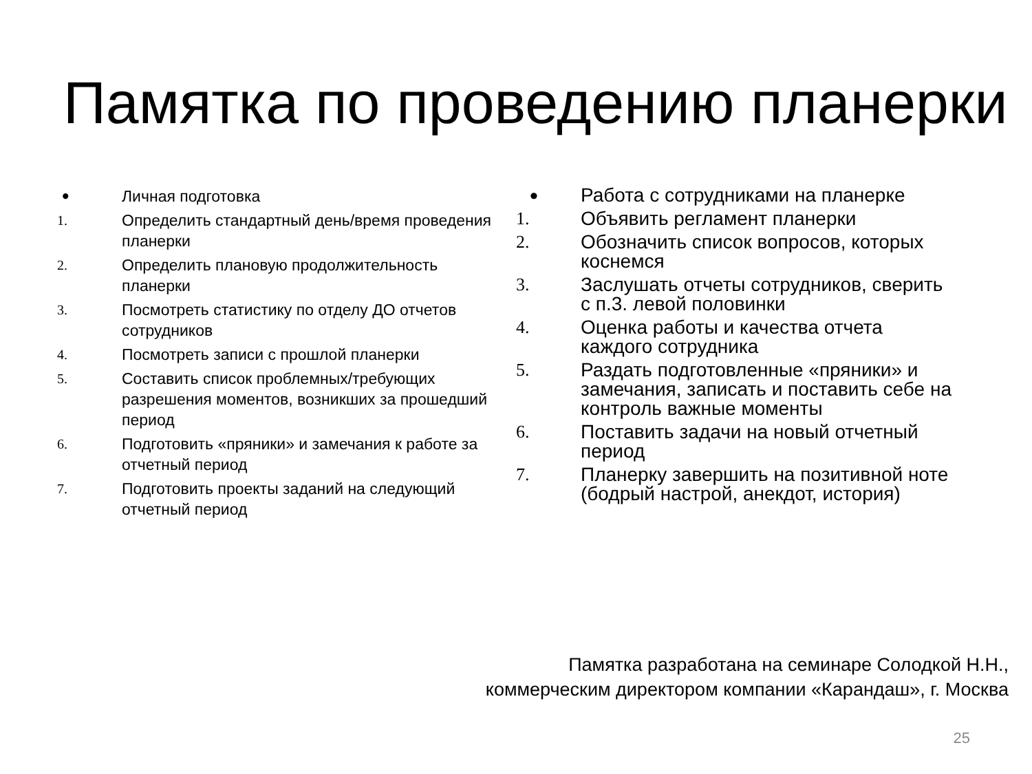Памятка по проведению планерки
•
Личная подготовка
1.
Определить стандартный день/время проведения планерки
2.
Определить плановую продолжительность планерки
3.
Посмотреть статистику по отделу ДО отчетов сотрудников
4.
Посмотреть записи с прошлой планерки
5.
Составить список проблемных/требующих разрешения моментов, возникших за прошедший период
6.
Подготовить «пряники» и замечания к работе за отчетный период
7.
Подготовить проекты заданий на следующий отчетный период
•
Работа с сотрудниками на планерке
1. Объявить регламент планерки
2. Обозначить список вопросов, которых коснемся
3. Заслушать отчеты сотрудников, сверить с п.3. левой половинки
4. Оценка работы и качества отчета каждого сотрудника
5. Раздать подготовленные «пряники» и замечания, записать и поставить себе на контроль важные моменты
6. Поставить задачи на новый отчетный период
7. Планерку завершить на позитивной ноте (бодрый настрой, анекдот, история)
Памятка разработана на семинаре Солодкой Н.Н.,
коммерческим директором компании «Карандаш», г. Москва
25